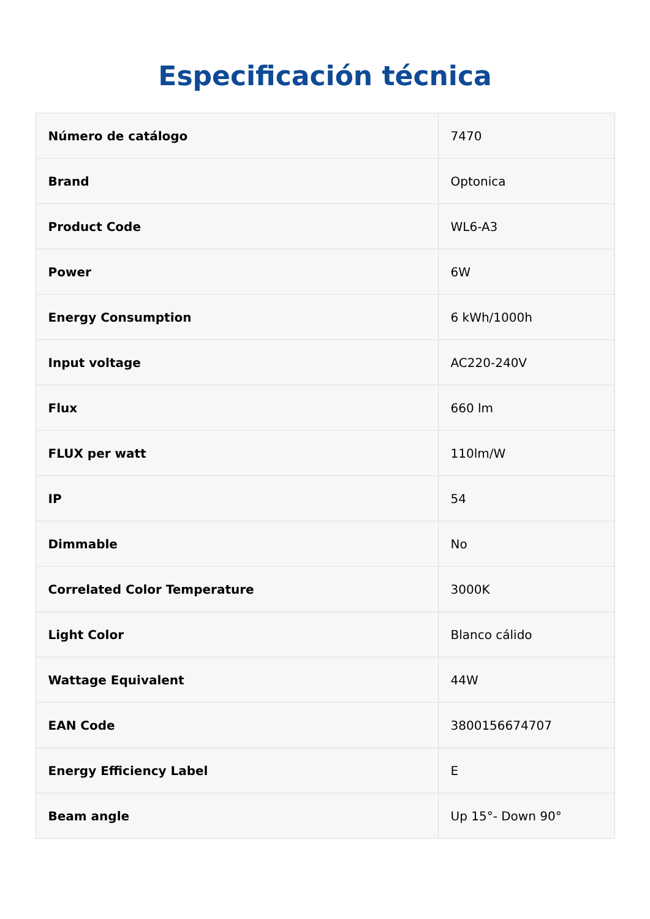Especificación técnica
| Número de catálogo | 7470 |
| Brand | Optonica |
| Product Code | WL6-A3 |
| Power | 6W |
| Energy Consumption | 6 kWh/1000h |
| Input voltage | AC220-240V |
| Flux | 660 lm |
| FLUX per watt | 110lm/W |
| IP | 54 |
| Dimmable | No |
| Correlated Color Temperature | 3000K |
| Light Color | Blanco cálido |
| Wattage Equivalent | 44W |
| EAN Code | 3800156674707 |
| Energy Efficiency Label | E |
| Beam angle | Up 15°- Down 90° |